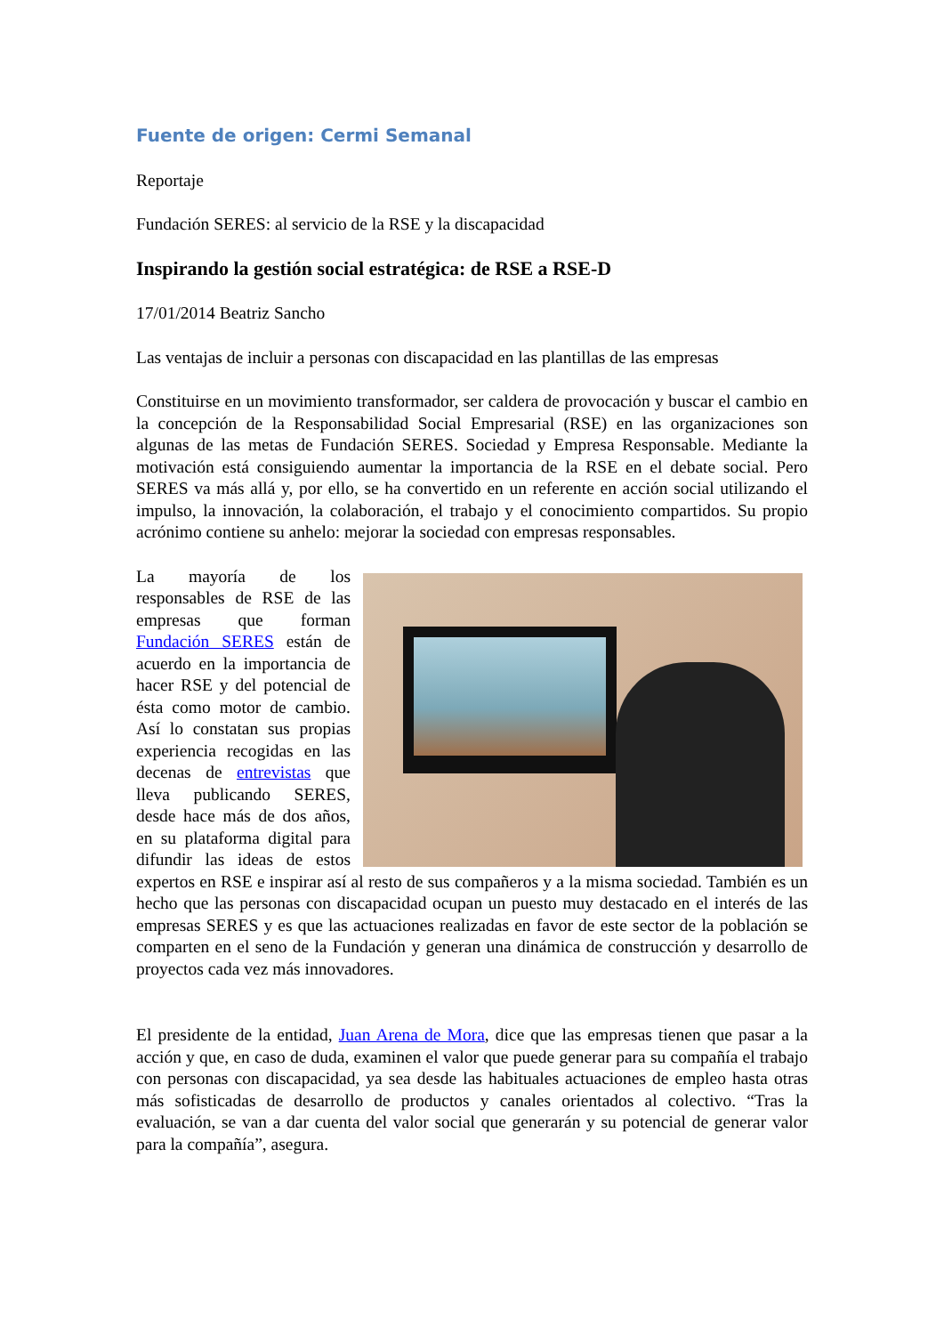Fuente de origen: Cermi Semanal
Reportaje
Fundación SERES: al servicio de la RSE y la discapacidad
Inspirando la gestión social estratégica: de RSE a RSE-D
17/01/2014 Beatriz Sancho
Las ventajas de incluir a personas con discapacidad en las plantillas de las empresas
Constituirse en un movimiento transformador, ser caldera de provocación y buscar el cambio en la concepción de la Responsabilidad Social Empresarial (RSE) en las organizaciones son algunas de las metas de Fundación SERES. Sociedad y Empresa Responsable. Mediante la motivación está consiguiendo aumentar la importancia de la RSE en el debate social. Pero SERES va más allá y, por ello, se ha convertido en un referente en acción social utilizando el impulso, la innovación, la colaboración, el trabajo y el conocimiento compartidos. Su propio acrónimo contiene su anhelo: mejorar la sociedad con empresas responsables.
La mayoría de los responsables de RSE de las empresas que forman Fundación SERES están de acuerdo en la importancia de hacer RSE y del potencial de ésta como motor de cambio. Así lo constatan sus propias experiencia recogidas en las decenas de entrevistas que lleva publicando SERES, desde hace más de dos años, en su plataforma digital para difundir las ideas de estos expertos en RSE e inspirar así al resto de sus compañeros y a la misma sociedad. También es un hecho que las personas con discapacidad ocupan un puesto muy destacado en el interés de las empresas SERES y es que las actuaciones realizadas en favor de este sector de la población se comparten en el seno de la Fundación y generan una dinámica de construcción y desarrollo de proyectos cada vez más innovadores.
El presidente de la entidad, Juan Arena de Mora, dice que las empresas tienen que pasar a la acción y que, en caso de duda, examinen el valor que puede generar para su compañía el trabajo con personas con discapacidad, ya sea desde las habituales actuaciones de empleo hasta otras más sofisticadas de desarrollo de productos y canales orientados al colectivo. “Tras la evaluación, se van a dar cuenta del valor social que generarán y su potencial de generar valor para la compañía”, asegura.